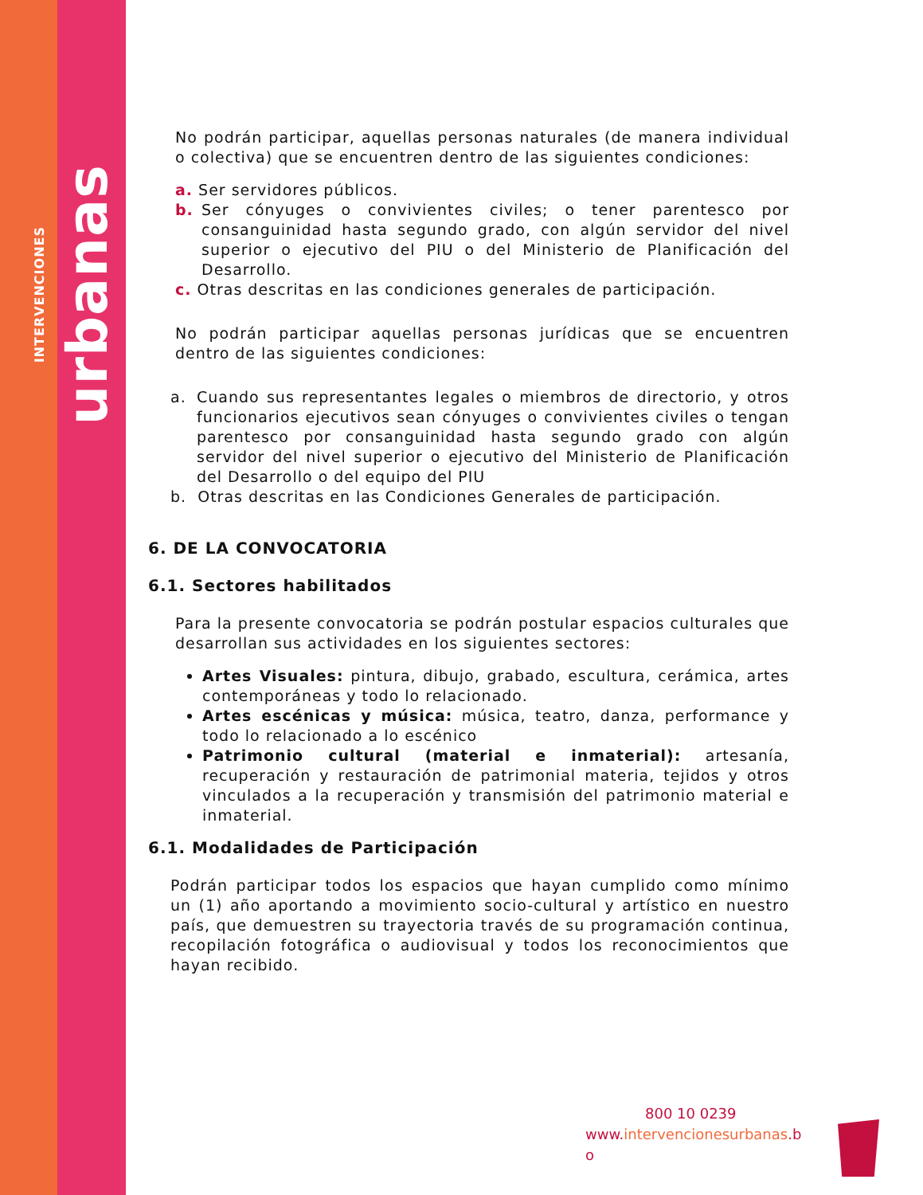INTERVENCIONES urbanas
No podrán participar, aquellas personas naturales (de manera individual o colectiva) que se encuentren dentro de las siguientes condiciones:
a. Ser servidores públicos.
b. Ser cónyuges o convivientes civiles; o tener parentesco por consanguinidad hasta segundo grado, con algún servidor del nivel superior o ejecutivo del PIU o del Ministerio de Planificación del Desarrollo.
c. Otras descritas en las condiciones generales de participación.
No podrán participar aquellas personas jurídicas que se encuentren dentro de las siguientes condiciones:
a. Cuando sus representantes legales o miembros de directorio, y otros funcionarios ejecutivos sean cónyuges o convivientes civiles o tengan parentesco por consanguinidad hasta segundo grado con algún servidor del nivel superior o ejecutivo del Ministerio de Planificación del Desarrollo o del equipo del PIU
b. Otras descritas en las Condiciones Generales de participación.
6. DE LA CONVOCATORIA
6.1. Sectores habilitados
Para la presente convocatoria se podrán postular espacios culturales que desarrollan sus actividades en los siguientes sectores:
Artes Visuales: pintura, dibujo, grabado, escultura, cerámica, artes contemporáneas y todo lo relacionado.
Artes escénicas y música: música, teatro, danza, performance y todo lo relacionado a lo escénico
Patrimonio cultural (material e inmaterial): artesanía, recuperación y restauración de patrimonial materia, tejidos y otros vinculados a la recuperación y transmisión del patrimonio material e inmaterial.
6.1. Modalidades de Participación
Podrán participar todos los espacios que hayan cumplido como mínimo un (1) año aportando a movimiento socio-cultural y artístico en nuestro país, que demuestren su trayectoria través de su programación continua, recopilación fotográfica o audiovisual y todos los reconocimientos que hayan recibido.
800 10 0239
www.intervencionesurbanas.b
o